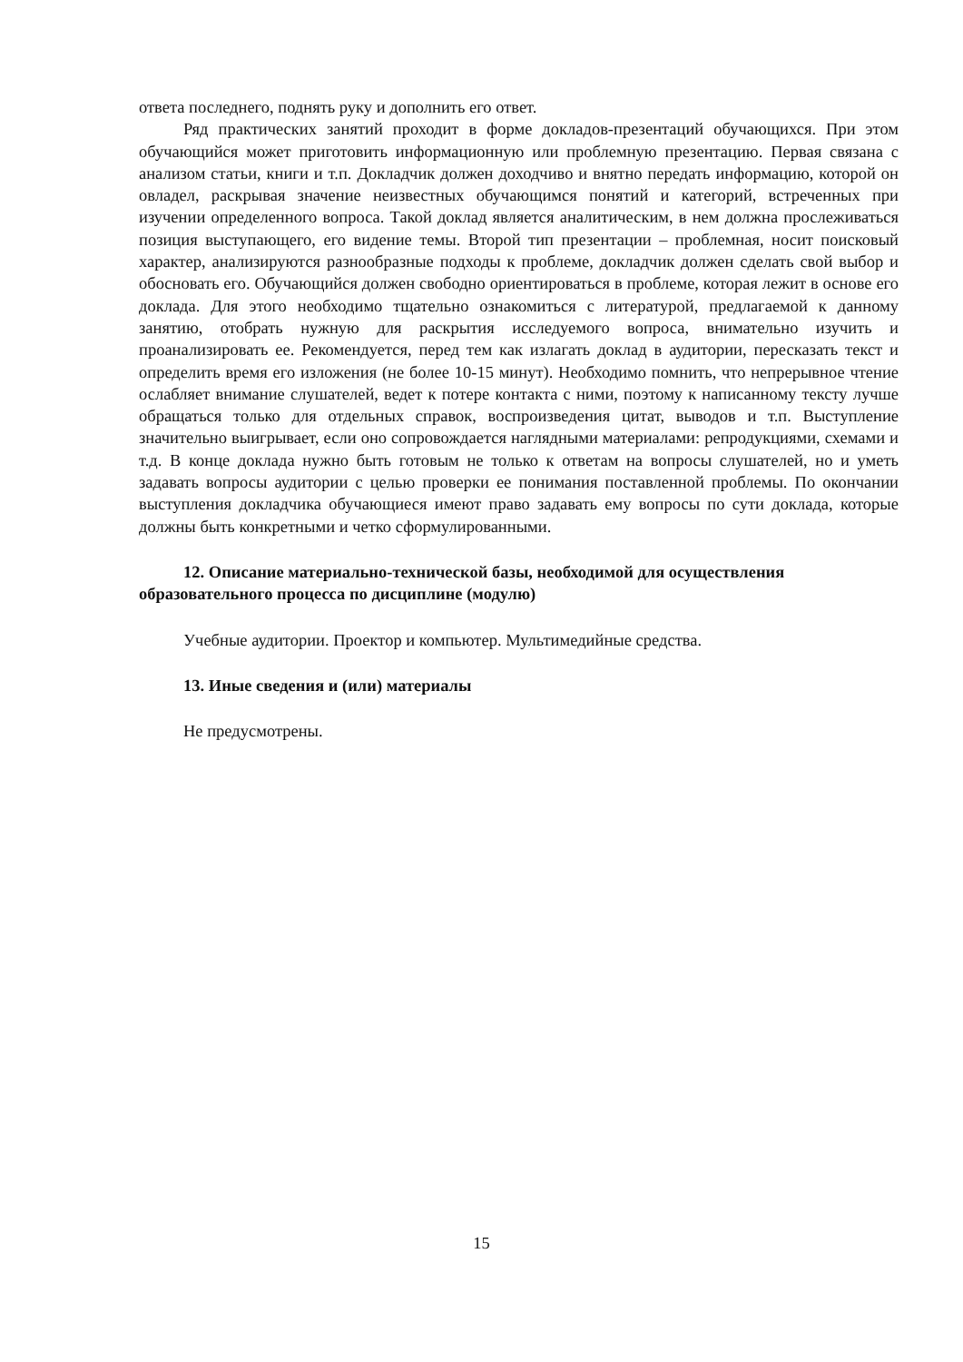ответа последнего, поднять руку и дополнить его ответ.
Ряд практических занятий проходит в форме докладов-презентаций обучающихся. При этом обучающийся может приготовить информационную или проблемную презентацию. Первая связана с анализом статьи, книги и т.п. Докладчик должен доходчиво и внятно передать информацию, которой он овладел, раскрывая значение неизвестных обучающимся понятий и категорий, встреченных при изучении определенного вопроса. Такой доклад является аналитическим, в нем должна прослеживаться позиция выступающего, его видение темы. Второй тип презентации – проблемная, носит поисковый характер, анализируются разнообразные подходы к проблеме, докладчик должен сделать свой выбор и обосновать его. Обучающийся должен свободно ориентироваться в проблеме, которая лежит в основе его доклада. Для этого необходимо тщательно ознакомиться с литературой, предлагаемой к данному занятию, отобрать нужную для раскрытия исследуемого вопроса, внимательно изучить и проанализировать ее. Рекомендуется, перед тем как излагать доклад в аудитории, пересказать текст и определить время его изложения (не более 10-15 минут). Необходимо помнить, что непрерывное чтение ослабляет внимание слушателей, ведет к потере контакта с ними, поэтому к написанному тексту лучше обращаться только для отдельных справок, воспроизведения цитат, выводов и т.п. Выступление значительно выигрывает, если оно сопровождается наглядными материалами: репродукциями, схемами и т.д. В конце доклада нужно быть готовым не только к ответам на вопросы слушателей, но и уметь задавать вопросы аудитории с целью проверки ее понимания поставленной проблемы. По окончании выступления докладчика обучающиеся имеют право задавать ему вопросы по сути доклада, которые должны быть конкретными и четко сформулированными.
12. Описание материально-технической базы, необходимой для осуществления образовательного процесса по дисциплине (модулю)
Учебные аудитории. Проектор и компьютер. Мультимедийные средства.
13. Иные сведения и (или) материалы
Не предусмотрены.
15